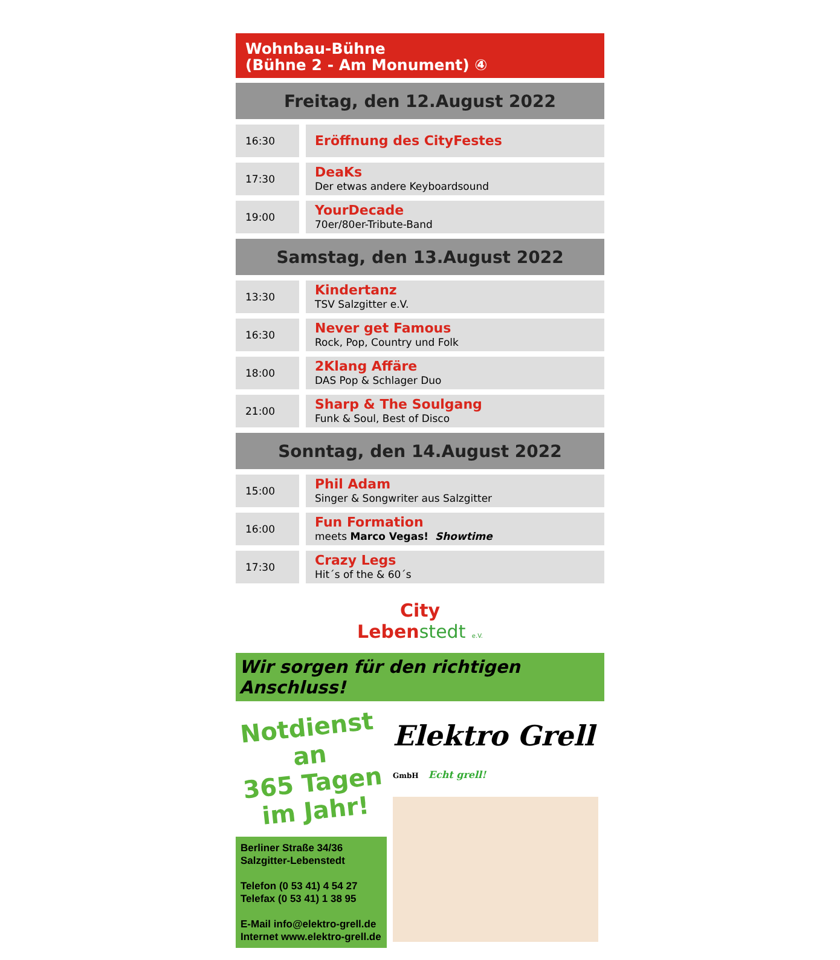Wohnbau-Bühne
(Bühne 2 - Am Monument) ④
| Freitag, den 12.August 2022 | |
| --- | --- |
| 16:30 | Eröffnung des CityFestes |
| 17:30 | DeaKs Der etwas andere Keyboardsound |
| 19:00 | YourDecade 70er/80er-Tribute-Band |
| Samstag, den 13.August 2022 | |
| 13:30 | Kindertanz TSV Salzgitter e.V. |
| 16:30 | Never get Famous Rock, Pop, Country und Folk |
| 18:00 | 2Klang Affäre DAS Pop & Schlager Duo |
| 21:00 | Sharp & The Soulgang Funk & Soul, Best of Disco |
| Sonntag, den 14.August 2022 | |
| 15:00 | Phil Adam Singer & Songwriter aus Salzgitter |
| 16:00 | Fun Formation meets Marco Vegas! Showtime |
| 17:30 | Crazy Legs Hit´s of the & 60´s |
City
Lebenstedt e.V.
Wir sorgen für den richtigen Anschluss!
Notdienst
an
365 Tagen
im Jahr!
Berliner Straße 34/36
Salzgitter-Lebenstedt
Telefon (0 53 41) 4 54 27
Telefax (0 53 41) 1 38 95
E-Mail info@elektro-grell.de
Internet www.elektro-grell.de
Elektro Grell GmbH Echt grell!